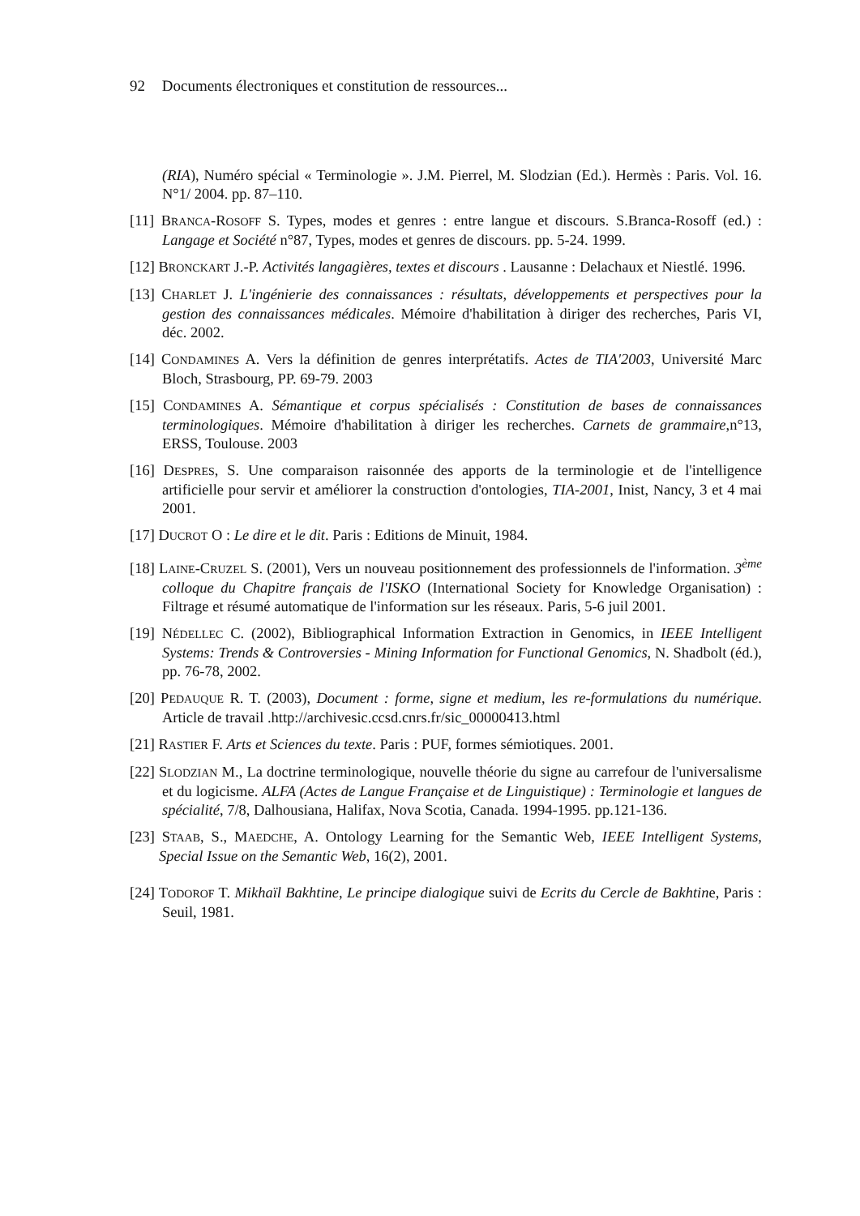92 Documents électroniques et constitution de ressources...
(RIA), Numéro spécial « Terminologie ». J.M. Pierrel, M. Slodzian (Ed.). Hermès : Paris. Vol. 16. N°1/ 2004. pp. 87–110.
[11] BRANCA-ROSOFF S. Types, modes et genres : entre langue et discours. S.Branca-Rosoff (ed.) : Langage et Société n°87, Types, modes et genres de discours. pp. 5-24. 1999.
[12] BRONCKART J.-P. Activités langagières, textes et discours . Lausanne : Delachaux et Niestlé. 1996.
[13] CHARLET J. L'ingénierie des connaissances : résultats, développements et perspectives pour la gestion des connaissances médicales. Mémoire d'habilitation à diriger des recherches, Paris VI, déc. 2002.
[14] CONDAMINES A. Vers la définition de genres interprétatifs. Actes de TIA'2003, Université Marc Bloch, Strasbourg, PP. 69-79. 2003
[15] CONDAMINES A. Sémantique et corpus spécialisés : Constitution de bases de connaissances terminologiques. Mémoire d'habilitation à diriger les recherches. Carnets de grammaire,n°13, ERSS, Toulouse. 2003
[16] DESPRES, S. Une comparaison raisonnée des apports de la terminologie et de l'intelligence artificielle pour servir et améliorer la construction d'ontologies, TIA-2001, Inist, Nancy, 3 et 4 mai 2001.
[17] DUCROT O : Le dire et le dit. Paris : Editions de Minuit, 1984.
[18] LAINE-CRUZEL S. (2001), Vers un nouveau positionnement des professionnels de l'information. 3<sup>ème</sup> colloque du Chapitre français de l'ISKO (International Society for Knowledge Organisation) : Filtrage et résumé automatique de l'information sur les réseaux. Paris, 5-6 juil 2001.
[19] NÉDELLEC C. (2002), Bibliographical Information Extraction in Genomics, in IEEE Intelligent Systems: Trends & Controversies - Mining Information for Functional Genomics, N. Shadbolt (éd.), pp. 76-78, 2002.
[20] PEDAUQUE R. T. (2003), Document : forme, signe et medium, les re-formulations du numérique. Article de travail .http://archivesic.ccsd.cnrs.fr/sic_00000413.html
[21] RASTIER F. Arts et Sciences du texte. Paris : PUF, formes sémiotiques. 2001.
[22] SLODZIAN M., La doctrine terminologique, nouvelle théorie du signe au carrefour de l'universalisme et du logicisme. ALFA (Actes de Langue Française et de Linguistique) : Terminologie et langues de spécialité, 7/8, Dalhousiana, Halifax, Nova Scotia, Canada. 1994-1995. pp.121-136.
[23] STAAB, S., MAEDCHE, A. Ontology Learning for the Semantic Web, IEEE Intelligent Systems, Special Issue on the Semantic Web, 16(2), 2001.
[24] TODOROF T. Mikhaïl Bakhtine, Le principe dialogique suivi de Ecrits du Cercle de Bakhtine, Paris : Seuil, 1981.